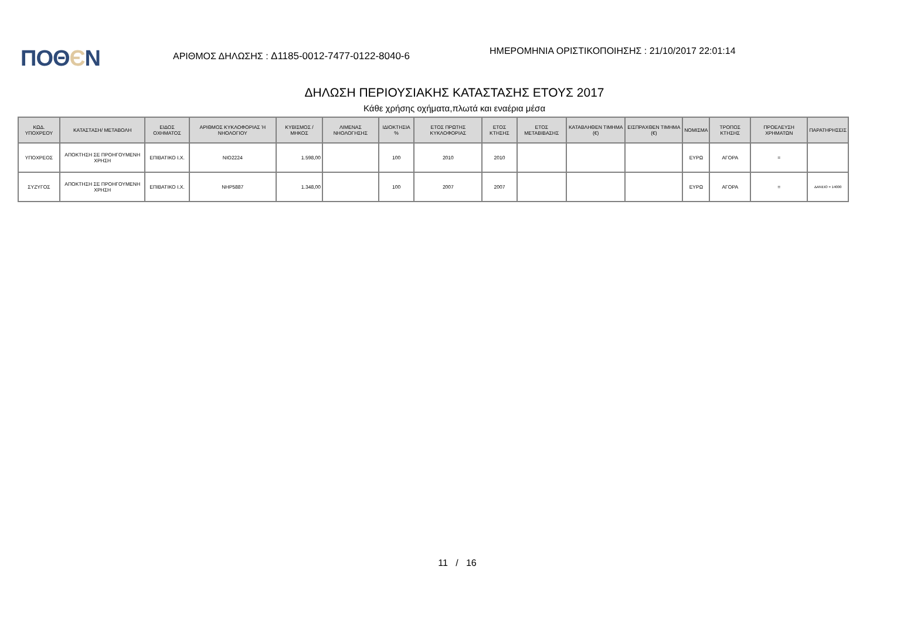ΠΟΘЄΝ
ΑΡΙΘΜΟΣ ΔΗΛΩΣΗΣ : Δ1185-0012-7477-0122-8040-6
ΗΜΕΡΟΜΗΝΙΑ ΟΡΙΣΤΙΚΟΠΟΙΗΣΗΣ : 21/10/2017 22:01:14
ΔΗΛΩΣΗ ΠΕΡΙΟΥΣΙΑΚΗΣ ΚΑΤΑΣΤΑΣΗΣ ΕΤΟΥΣ 2017
Κάθε χρήσης οχήματα,πλωτά και εναέρια μέσα
| ΚΩΔ. ΥΠΟΧΡΕΟΥ | ΚΑΤΑΣΤΑΣΗ/ ΜΕΤΑΒΟΛΗ | ΕΙΔΟΣ ΟΧΗΜΑΤΟΣ | ΑΡΙΘΜΟΣ ΚΥΚΛΟΦΟΡΙΑΣ Ή ΝΗΟΛΟΓΙΟΥ | ΚΥΒΙΣΜΟΣ / ΜΗΚΟΣ | ΛΙΜΕΝΑΣ ΝΗΟΛΟΓΗΣΗΣ | ΙΔΙΟΚΤΗΣΙΑ % | ΕΤΟΣ ΠΡΩΤΗΣ ΚΥΚΛΟΦΟΡΙΑΣ | ΕΤΟΣ ΚΤΗΣΗΣ | ΕΤΟΣ ΜΕΤΑΒΙΒΑΣΗΣ | ΚΑΤΑΒΛΗΘΕΝ ΤΙΜΗΜΑ (€) | ΕΙΣΠΡΑΧΘΕΝ ΤΙΜΗΜΑ (€) | ΝΟΜΙΣΜΑ | ΤΡΟΠΟΣ ΚΤΗΣΗΣ | ΠΡΟΕΛΕΥΣΗ ΧΡΗΜΑΤΩΝ | ΠΑΡΑΤΗΡΗΣΕΙΣ |
| --- | --- | --- | --- | --- | --- | --- | --- | --- | --- | --- | --- | --- | --- | --- | --- |
| ΥΠΟΧΡΕΟΣ | ΑΠΟΚΤΗΣΗ ΣΕ ΠΡΟΗΓΟΥΜΕΝΗ ΧΡΗΣΗ | ΕΠΙΒΑΤΙΚΟ Ι.Χ. | ΝΙΟ2224 | 1.598,00 | | 100 | 2010 | 2010 | | | | ΕΥΡΩ | ΑΓΟΡΑ | = | |
| ΣΥΖΥΓΟΣ | ΑΠΟΚΤΗΣΗ ΣΕ ΠΡΟΗΓΟΥΜΕΝΗ ΧΡΗΣΗ | ΕΠΙΒΑΤΙΚΟ Ι.Χ. | ΝΗΡ5887 | 1.348,00 | | 100 | 2007 | 2007 | | | | ΕΥΡΩ | ΑΓΟΡΑ | = | ΔΑΝΕΙΟ = 14000 |
11 / 16